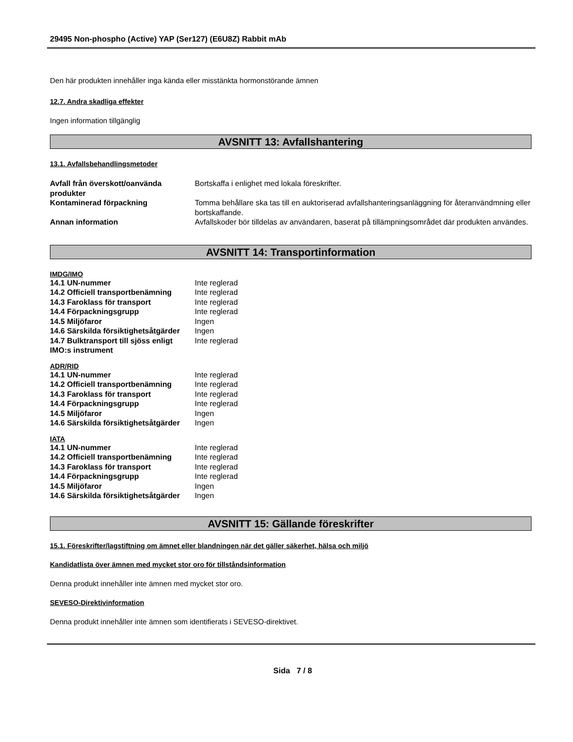29495 Non-phospho (Active) YAP (Ser127) (E6U8Z) Rabbit mAb
Den här produkten innehåller inga kända eller misstänkta hormonstörande ämnen
12.7. Andra skadliga effekter
Ingen information tillgänglig
AVSNITT 13: Avfallshantering
13.1. Avfallsbehandlingsmetoder
| Avfall från överskott/oanvända produkter | Bortskaffa i enlighet med lokala föreskrifter. |
| Kontaminerad förpackning | Tomma behållare ska tas till en auktoriserad avfallshanteringsanläggning för återanvändmning eller bortskaffande. |
| Annan information | Avfallskoder bör tilldelas av användaren, baserat på tillämpningsområdet där produkten användes. |
AVSNITT 14: Transportinformation
IMDG/IMO
| 14.1 UN-nummer | Inte reglerad |
| 14.2 Officiell transportbenämning | Inte reglerad |
| 14.3 Faroklass för transport | Inte reglerad |
| 14.4 Förpackningsgrupp | Inte reglerad |
| 14.5 Miljöfaror | Ingen |
| 14.6 Särskilda försiktighetsåtgärder | Ingen |
| 14.7 Bulktransport till sjöss enligt IMO:s instrument | Inte reglerad |
ADR/RID
| 14.1 UN-nummer | Inte reglerad |
| 14.2 Officiell transportbenämning | Inte reglerad |
| 14.3 Faroklass för transport | Inte reglerad |
| 14.4 Förpackningsgrupp | Inte reglerad |
| 14.5 Miljöfaror | Ingen |
| 14.6 Särskilda försiktighetsåtgärder | Ingen |
IATA
| 14.1 UN-nummer | Inte reglerad |
| 14.2 Officiell transportbenämning | Inte reglerad |
| 14.3 Faroklass för transport | Inte reglerad |
| 14.4 Förpackningsgrupp | Inte reglerad |
| 14.5 Miljöfaror | Ingen |
| 14.6 Särskilda försiktighetsåtgärder | Ingen |
AVSNITT 15: Gällande föreskrifter
15.1. Föreskrifter/lagstiftning om ämnet eller blandningen när det gäller säkerhet, hälsa och miljö
Kandidatlista över ämnen med mycket stor oro för tillståndsinformation
Denna produkt innehåller inte ämnen med mycket stor oro.
SEVESO-Direktivinformation
Denna produkt innehåller inte ämnen som identifierats i SEVESO-direktivet.
Sida 7 / 8